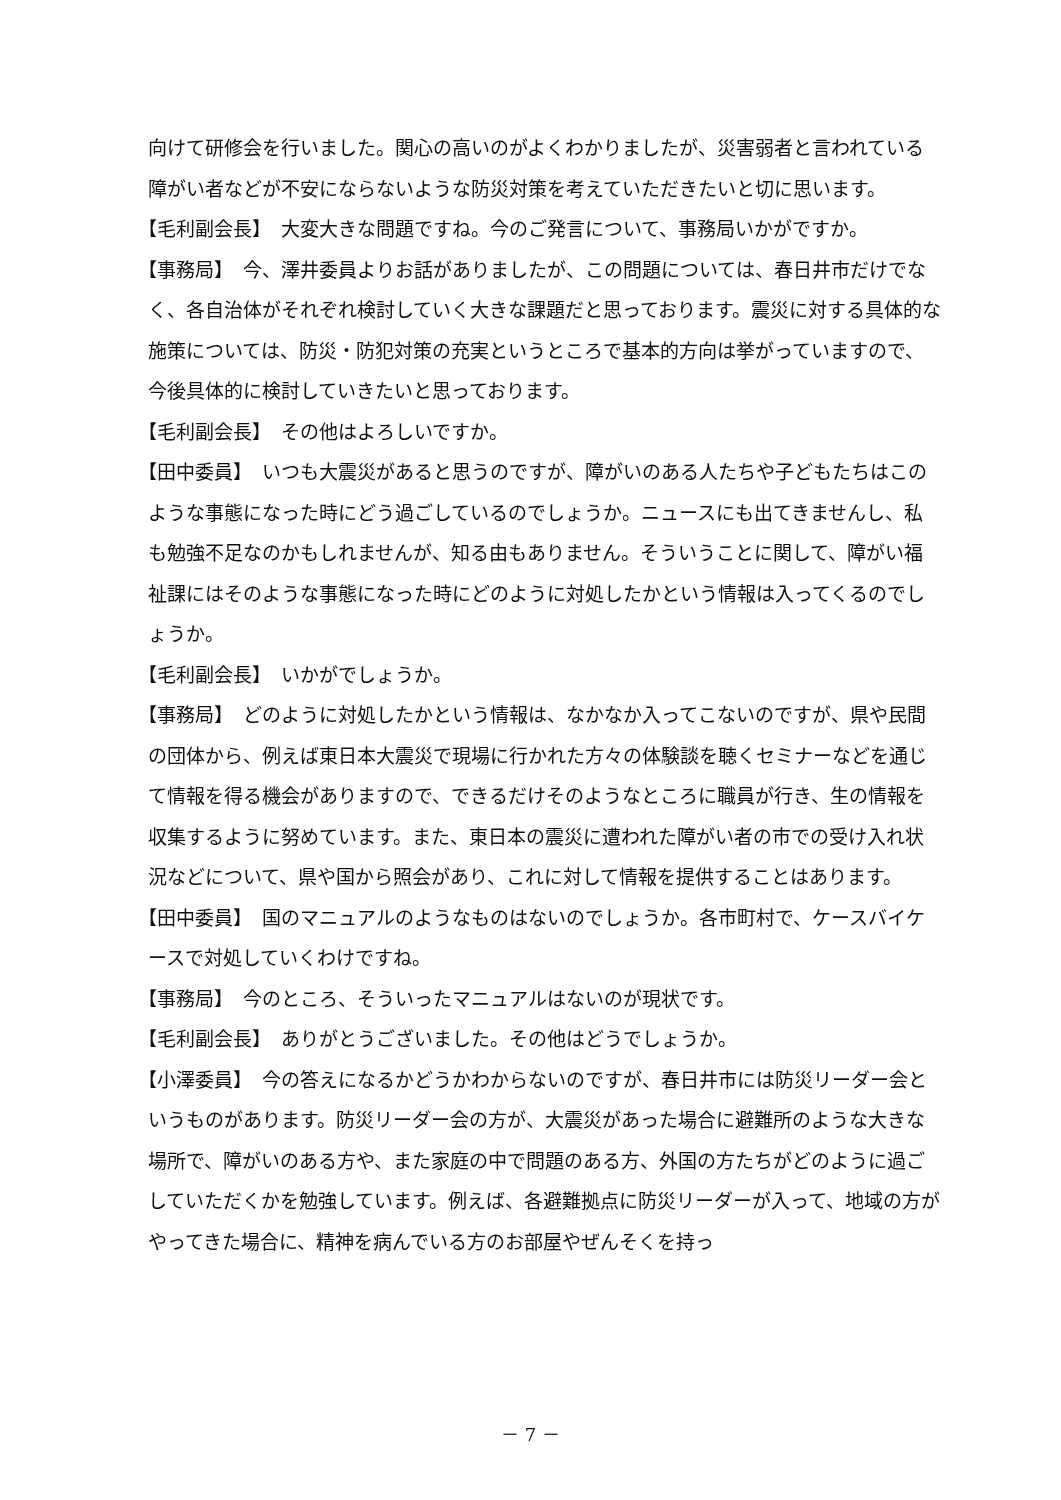向けて研修会を行いました。関心の高いのがよくわかりましたが、災害弱者と言われている障がい者などが不安にならないような防災対策を考えていただきたいと切に思います。
【毛利副会長】　大変大きな問題ですね。今のご発言について、事務局いかがですか。
【事務局】　今、澤井委員よりお話がありましたが、この問題については、春日井市だけでなく、各自治体がそれぞれ検討していく大きな課題だと思っております。震災に対する具体的な施策については、防災・防犯対策の充実というところで基本的方向は挙がっていますので、今後具体的に検討していきたいと思っております。
【毛利副会長】　その他はよろしいですか。
【田中委員】　いつも大震災があると思うのですが、障がいのある人たちや子どもたちはこのような事態になった時にどう過ごしているのでしょうか。ニュースにも出てきませんし、私も勉強不足なのかもしれませんが、知る由もありません。そういうことに関して、障がい福祉課にはそのような事態になった時にどのように対処したかという情報は入ってくるのでしょうか。
【毛利副会長】　いかがでしょうか。
【事務局】　どのように対処したかという情報は、なかなか入ってこないのですが、県や民間の団体から、例えば東日本大震災で現場に行かれた方々の体験談を聴くセミナーなどを通じて情報を得る機会がありますので、できるだけそのようなところに職員が行き、生の情報を収集するように努めています。また、東日本の震災に遭われた障がい者の市での受け入れ状況などについて、県や国から照会があり、これに対して情報を提供することはあります。
【田中委員】　国のマニュアルのようなものはないのでしょうか。各市町村で、ケースバイケースで対処していくわけですね。
【事務局】　今のところ、そういったマニュアルはないのが現状です。
【毛利副会長】　ありがとうございました。その他はどうでしょうか。
【小澤委員】　今の答えになるかどうかわからないのですが、春日井市には防災リーダー会というものがあります。防災リーダー会の方が、大震災があった場合に避難所のような大きな場所で、障がいのある方や、また家庭の中で問題のある方、外国の方たちがどのように過ごしていただくかを勉強しています。例えば、各避難拠点に防災リーダーが入って、地域の方がやってきた場合に、精神を病んでいる方のお部屋やぜんそくを持っ
－ 7 －